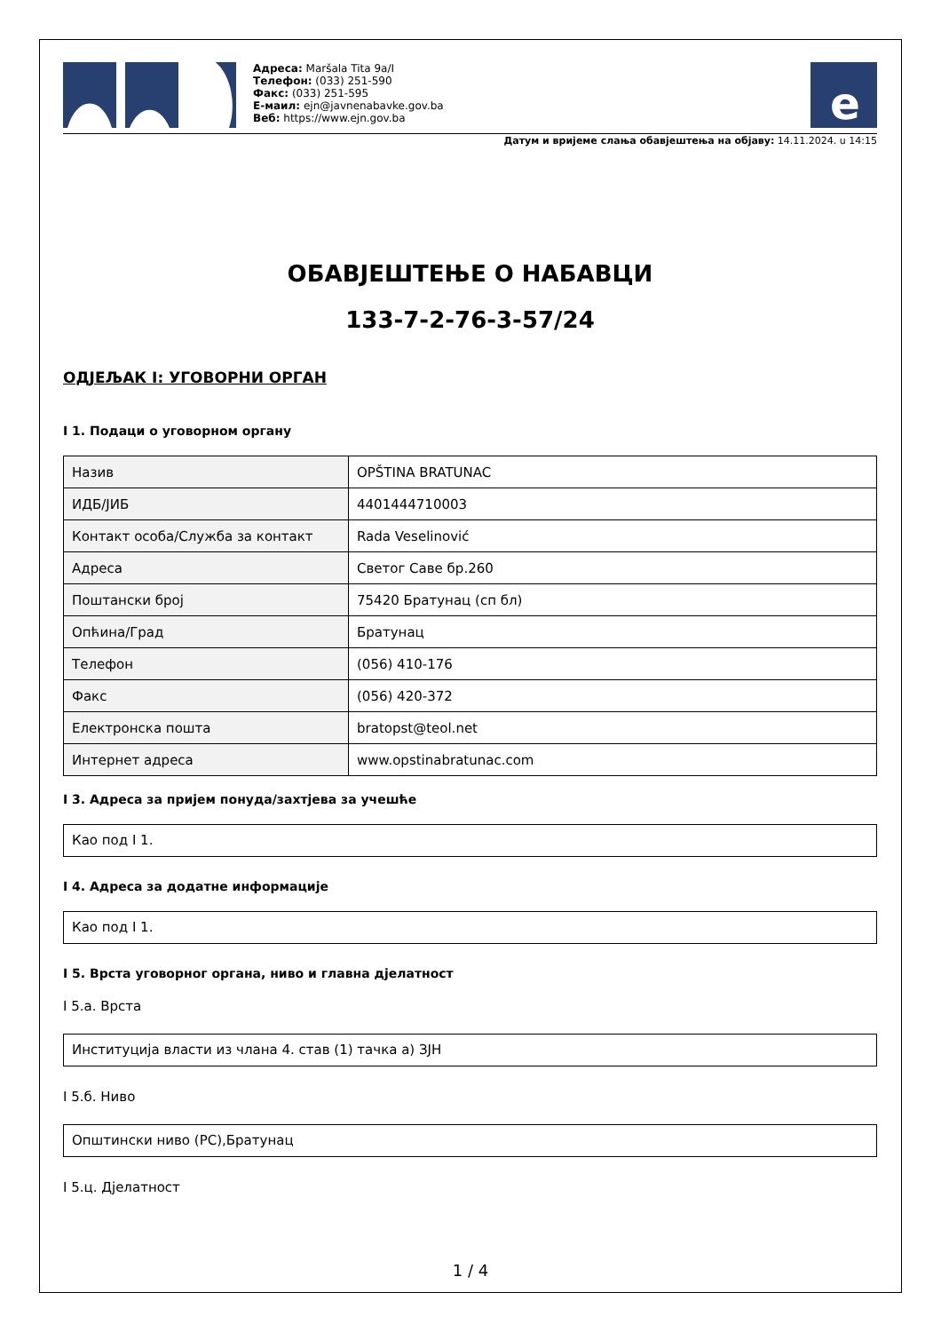Адреса: Maršala Tita 9a/I
Телефон: (033) 251-590
Факс: (033) 251-595
Е-маил: ejn@javnenabavke.gov.ba
Веб: https://www.ejn.gov.ba
e
Датум и вријеме слања обавјештења на објаву: 14.11.2024. u 14:15
ОБАВЈЕШТЕЊЕ О НАБАВЦИ
133-7-2-76-3-57/24
ОДЈЕЉАК I: УГОВОРНИ ОРГАН
I 1. Подаци о уговорном органу
| Назив | OPŠTINA BRATUNAC |
| ИДБ/ЈИБ | 4401444710003 |
| Контакт особа/Служба за контакт | Rada Veselinović |
| Адреса | Светог Саве бр.260 |
| Поштански број | 75420 Братунац (сп бл) |
| Опћина/Град | Братунац |
| Телефон | (056) 410-176 |
| Факс | (056) 420-372 |
| Електронска пошта | bratopst@teol.net |
| Интернет адреса | www.opstinabratunac.com |
I 3. Адреса за пријем понуда/захтјева за учешће
Као под I 1.
I 4. Адреса за додатне информације
Као под I 1.
I 5. Врста уговорног органа, ниво и главна дјелатност
I 5.а. Врста
Институција власти из члана 4. став (1) тачка а) ЗЈН
I 5.б. Ниво
Општински ниво (РС),Братунац
I 5.ц. Дјелатност
1 / 4